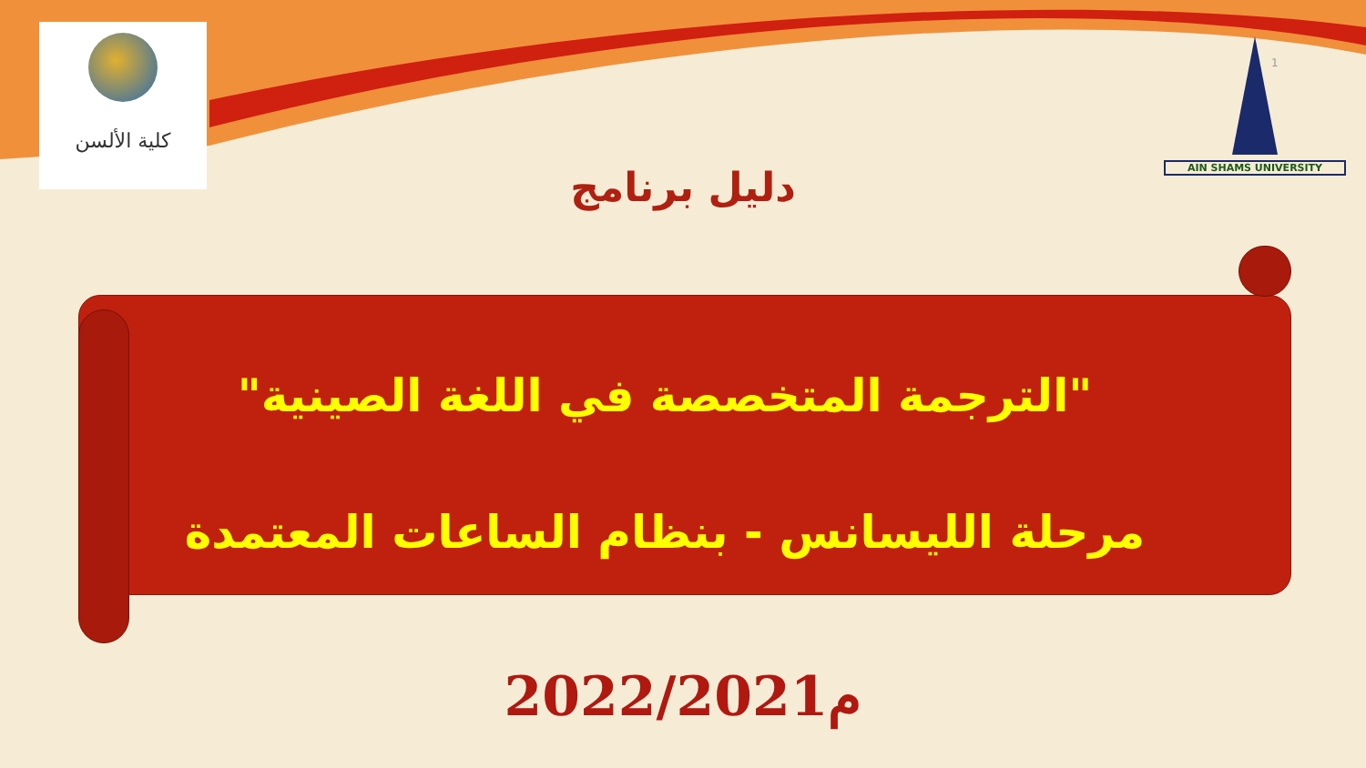كلية الألسن
AIN SHAMS UNIVERSITY
1
دليل برنامج
"الترجمة المتخصصة في اللغة الصينية"
مرحلة الليسانس - بنظام الساعات المعتمدة
2022/2021م